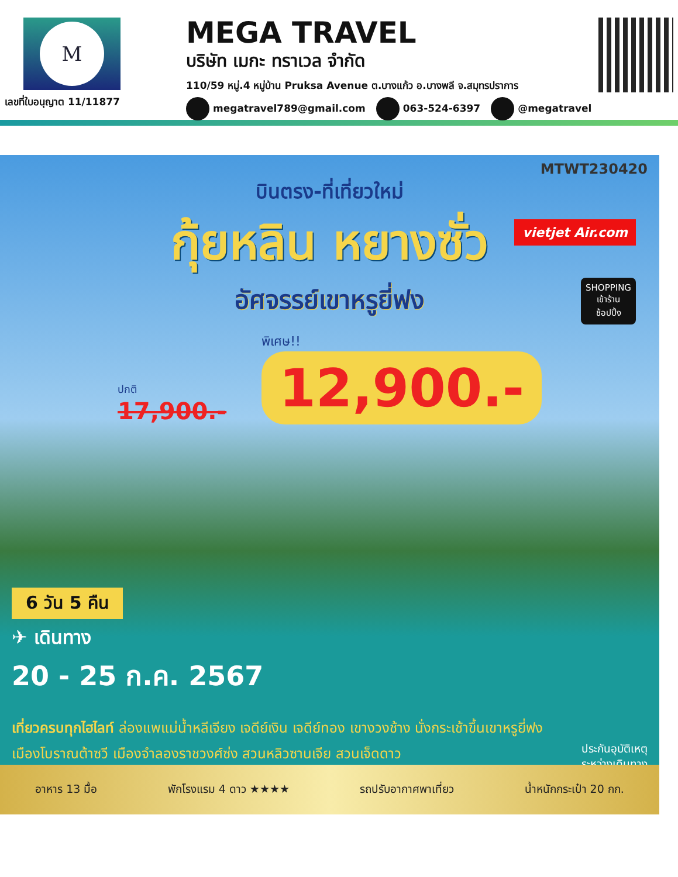M
เลขที่ใบอนุญาต 11/11877
MEGA TRAVEL
บริษัท เมกะ ทราเวล จำกัด
110/59 หมู่.4 หมู่บ้าน Pruksa Avenue ต.บางแก้ว อ.บางพลี จ.สมุทรปราการ
megatravel789@gmail.com 063-524-6397 @megatravel
MTWT230420
บินตรง-ที่เที่ยวใหม่
กุ้ยหลิน หยางซั่ว
อัศจรรย์เขาหรูยี่ฟง
vietjet Air.com
SHOPPING
เข้าร้าน
ช้อปปิ้ง
ปกติ
17,900.-
พิเศษ!!
12,900.-
6 วัน 5 คืน
✈ เดินทาง
20 - 25 ก.ค. 2567
เที่ยวครบทุกไฮไลท์ ล่องแพแม่น้ำหลีเจียง เจดีย์เงิน เจดีย์ทอง เขางวงช้าง นั่งกระเช้าขึ้นเขาหรูยี่ฟง
เมืองโบราณต้าซวี เมืองจำลองราชวงศ์ซ่ง สวนหลิวซานเจีย สวนเจ็ดดาว ประกันอุบัติเหตุ
ระหว่างเดินทาง
อาหาร 13 มื้อ พักโรงแรม 4 ดาว ★★★★ รถปรับอากาศพาเที่ยว น้ำหนักกระเป๋า 20 กก.